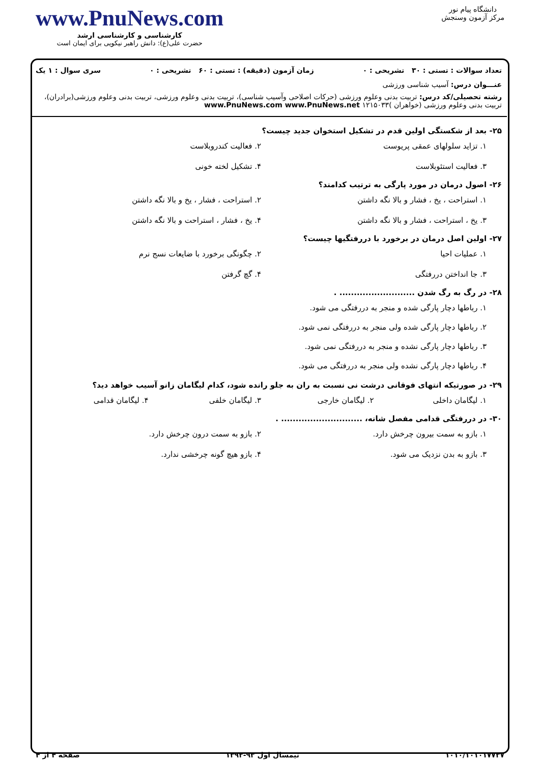دانشگاه پیام نور
مرکز آزمون وسنجش
www.PnuNews.com
کارشناسی و کارشناسی ارشد
حضرت علی(ع): دانش راهبر نیکویی برای ایمان است
تعداد سوالات : تستی : ۳۰ تشریحی : ۰ زمان آزمون (دقیقه) : تستی : ۶۰ تشریحی : ۰ سری سوال : ۱ یک
عنـــوان درس: آسیب شناسی ورزشی
رشته تحصیلی/کد درس: تربیت بدنی وعلوم ورزشی (حرکات اصلاحی وآسیب شناسی)، تربیت بدنی وعلوم ورزشی، تربیت بدنی وعلوم ورزشی(برادران)، تربیت بدنی وعلوم ورزشی (خواهران )۱۲۱۵۰۳۳ www.PnuNews.com www.PnuNews.net
۲۵- بعد از شکستگی اولین قدم در تشکیل استخوان جدید چیست؟
۱. تزاید سلولهای عمقی پریوست
۲. فعالیت کندروبلاست
۳. فعالیت استئوبلاست
۴. تشکیل لخته خونی
۲۶- اصول درمان در مورد پارگی به ترتیب کدامند؟
۱. استراحت ، یخ ، فشار و بالا نگه داشتن
۲. استراحت ، فشار ، یخ و بالا نگه داشتن
۳. یخ ، استراحت ، فشار و بالا نگه داشتن
۴. یخ ، فشار ، استراحت و بالا نگه داشتن
۲۷- اولین اصل درمان در برخورد با دررفتگیها چیست؟
۱. عملیات احیا
۲. چگونگی برخورد با ضایعات نسج نرم
۳. جا انداختن دررفتگی
۴. گچ گرفتن
۲۸- در رگ به رگ شدن .......................... .
۱. رباطها دچار پارگی شده و منجر به دررفتگی می شود.
۲. رباطها دچار پارگی شده ولی منجر به دررفتگی نمی شود.
۳. رباطها دچار پارگی نشده و منجر به دررفتگی نمی شود.
۴. رباطها دچار پارگی نشده ولی منجر به دررفتگی می شود.
۲۹- در صورتیکه انتهای فوقانی درشت نی نسبت به ران به جلو رانده شود، کدام لیگامان زانو آسیب خواهد دید؟
۱. لیگامان داخلی
۲. لیگامان خارجی
۳. لیگامان خلفی
۴. لیگامان قدامی
۳۰- در دررفتگی قدامی مفصل شانه، ............................ .
۱. بازو به سمت بیرون چرخش دارد.
۲. بازو به سمت درون چرخش دارد.
۳. بازو به بدن نزدیک می شود.
۴. بازو هیچ گونه چرخشی ندارد.
۱۰۱۰/۱۰۱۰۱۷۷۳۷ نیمسال اول ۹۳-۱۳۹۲ صفحه ۴ از ۴